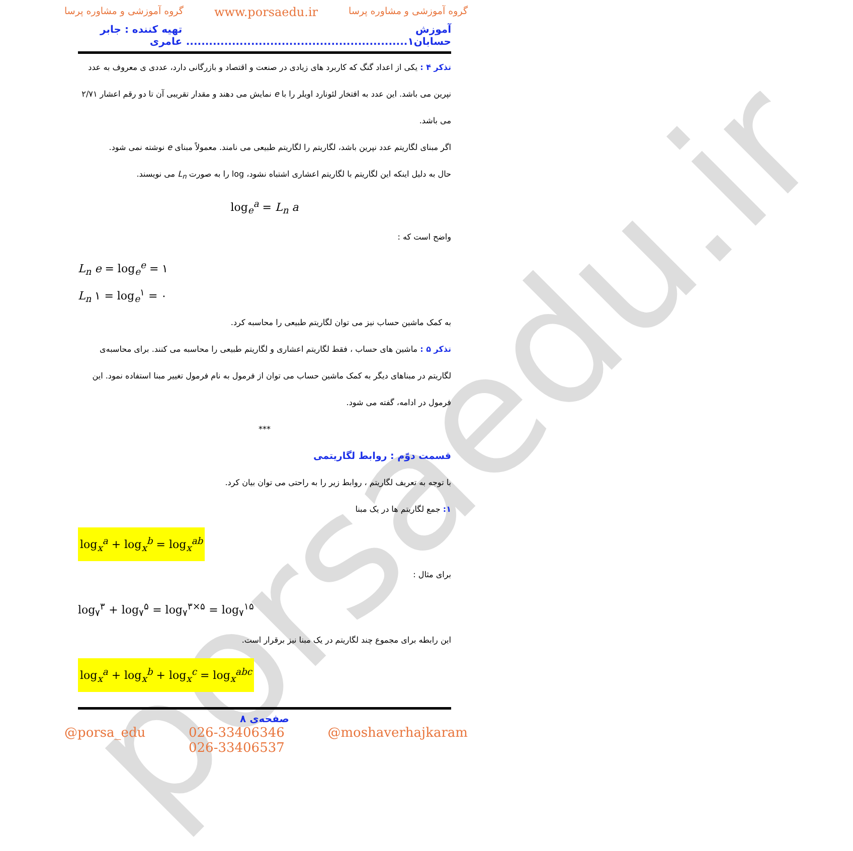porsaedu.ir
گروه آموزشی و مشاوره پرسا www.porsaedu.ir گروه آموزشی و مشاوره پرسا
آموزش حسابان۱.......................................................... تهیه کننده : جابر عامری
تذکر ۴ : یکی از اعداد گنگ که کاربرد های زیادی در صنعت و اقتصاد و بازرگانی دارد، عددی ی معروف به عدد نپرین می باشد. این عدد به افتخار لئونارد اویلر را با e نمایش می دهند و مقدار تقریبی آن تا دو رقم اعشار ۲/۷۱ می باشد.
اگر مبنای لگاریتم عدد نپرین باشد، لگاریتم را لگاریتم طبیعی می نامند. معمولاً مبنای e نوشته نمی شود.
حال به دلیل اینکه این لگاریتم با لگاریتم اعشاری اشتباه نشود، log را به صورت L<sub>n</sub> می نویسند.
log<sub>e</sub><sup>a</sup> = L<sub>n</sub> a
واضح است که :
L<sub>n</sub> e = log<sub>e</sub><sup>e</sup> = ۱
L<sub>n</sub> ۱ = log<sub>e</sub><sup>۱</sup> = ۰
به کمک ماشین حساب نیز می توان لگاریتم طبیعی را محاسبه کرد.
تذکر ۵ : ماشین های حساب ، فقط لگاریتم اعشاری و لگاریتم طبیعی را محاسبه می کنند. برای محاسبه‌ی لگاریتم در مبناهای دیگر به کمک ماشین حساب می توان از فرمول به نام فرمول تغییر مبنا استفاده نمود. این فرمول در ادامه، گفته می شود.
***
قسمت دوّم : روابط لگاریتمی
با توجه به تعریف لگاریتم ، روابط زیر را به راحتی می توان بیان کرد.
۱: جمع لگاریتم ها در یک مبنا
log<sub>x</sub><sup>a</sup> + log<sub>x</sub><sup>b</sup> = log<sub>x</sub><sup>ab</sup>
برای مثال :
log<sub>۷</sub><sup>۳</sup> + log<sub>۷</sub><sup>۵</sup> = log<sub>۷</sub><sup>۳×۵</sup> = log<sub>۷</sub><sup>۱۵</sup>
این رابطه برای مجموع چند لگاریتم در یک مبنا نیز برقرار است.
log<sub>x</sub><sup>a</sup> + log<sub>x</sub><sup>b</sup> + log<sub>x</sub><sup>c</sup> = log<sub>x</sub><sup>abc</sup>
صفحه‌ی ۸
@porsa_edu 026-33406346
026-33406537 @moshaverhajkaram